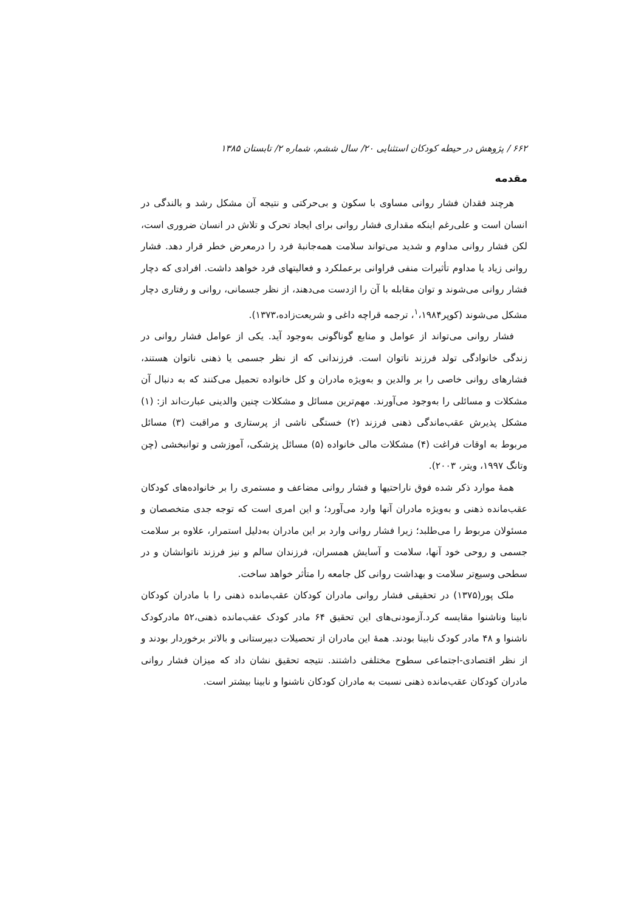۶۶۲ / پژوهش در حیطه کودکان استثنایی ۲۰/ سال ششم، شماره ۲/ تابستان ۱۳۸۵
مقدمه
هرچند فقدان فشار روانی مساوی با سکون و بی‌حرکتی و نتیجه آن مشکل رشد و بالندگی در انسان است و علی‌رغم اینکه مقداری فشار روانی برای ایجاد تحرک و تلاش در انسان ضروری است، لکن فشار روانی مداوم و شدید می‌تواند سلامت همه‌جانبهٔ فرد را درمعرض خطر قرار دهد. فشار روانی زیاد یا مداوم تأثیرات منفی فراوانی برعملکرد و فعالیتهای فرد خواهد داشت. افرادی که دچار فشار روانی می‌شوند و توان مقابله با آن را ازدست می‌دهند، از نظر جسمانی، روانی و رفتاری دچار مشکل می‌شوند (کوپر<sup>۱</sup>،۱۹۸۴، ترجمه قراچه داغی و شریعت‌زاده،۱۳۷۳).
فشار روانی می‌تواند از عوامل و منابع گوناگونی به‌وجود آید. یکی از عوامل فشار روانی در زندگی خانوادگی تولد فرزند ناتوان است. فرزندانی که از نظر جسمی یا ذهنی ناتوان هستند، فشارهای روانی خاصی را بر والدین و به‌ویژه مادران و کل خانواده تحمیل می‌کنند که به دنبال آن مشکلات و مسائلی را به‌وجود می‌آورند. مهم‌ترین مسائل و مشکلات چنین والدینی عبارت‌اند از: (۱) مشکل پذیرش عقب‌ماندگی ذهنی فرزند (۲) خستگی ناشی از پرستاری و مراقبت (۳) مسائل مربوط به اوقات فراغت (۴) مشکلات مالی خانواده (۵) مسائل پزشکی، آموزشی و توانبخشی (چن وتانگ ۱۹۹۷، ویتر، ۲۰۰۳).
همهٔ موارد ذکر شده فوق ناراحتیها و فشار روانی مضاعف و مستمری را بر خانواده‌های کودکان عقب‌مانده ذهنی و به‌ویژه مادران آنها وارد می‌آورد؛ و این امری است که توجه جدی متخصصان و مسئولان مربوط را می‌طلبد؛ زیرا فشار روانی وارد بر این مادران به‌دلیل استمرار، علاوه بر سلامت جسمی و روحی خود آنها، سلامت و آسایش همسران، فرزندان سالم و نیز فرزند ناتوانشان و در سطحی وسیع‌تر سلامت و بهداشت روانی کل جامعه را متأثر خواهد ساخت.
ملک پور(۱۳۷۵) در تحقیقی فشار روانی مادران کودکان عقب‌مانده ذهنی را با مادران کودکان نابینا وناشنوا مقایسه کرد.آزمودنی‌های این تحقیق ۶۴ مادر کودک عقب‌مانده ذهنی،۵۲ مادرکودک ناشنوا و ۴۸ مادر کودک نابینا بودند. همهٔ این مادران از تحصیلات دبیرستانی و بالاتر برخوردار بودند و از نظر اقتصادی-اجتماعی سطوح مختلفی داشتند. نتیجه تحقیق نشان داد که میزان فشار روانی مادران کودکان عقب‌مانده ذهنی نسبت به مادران کودکان ناشنوا و نابینا بیشتر است.